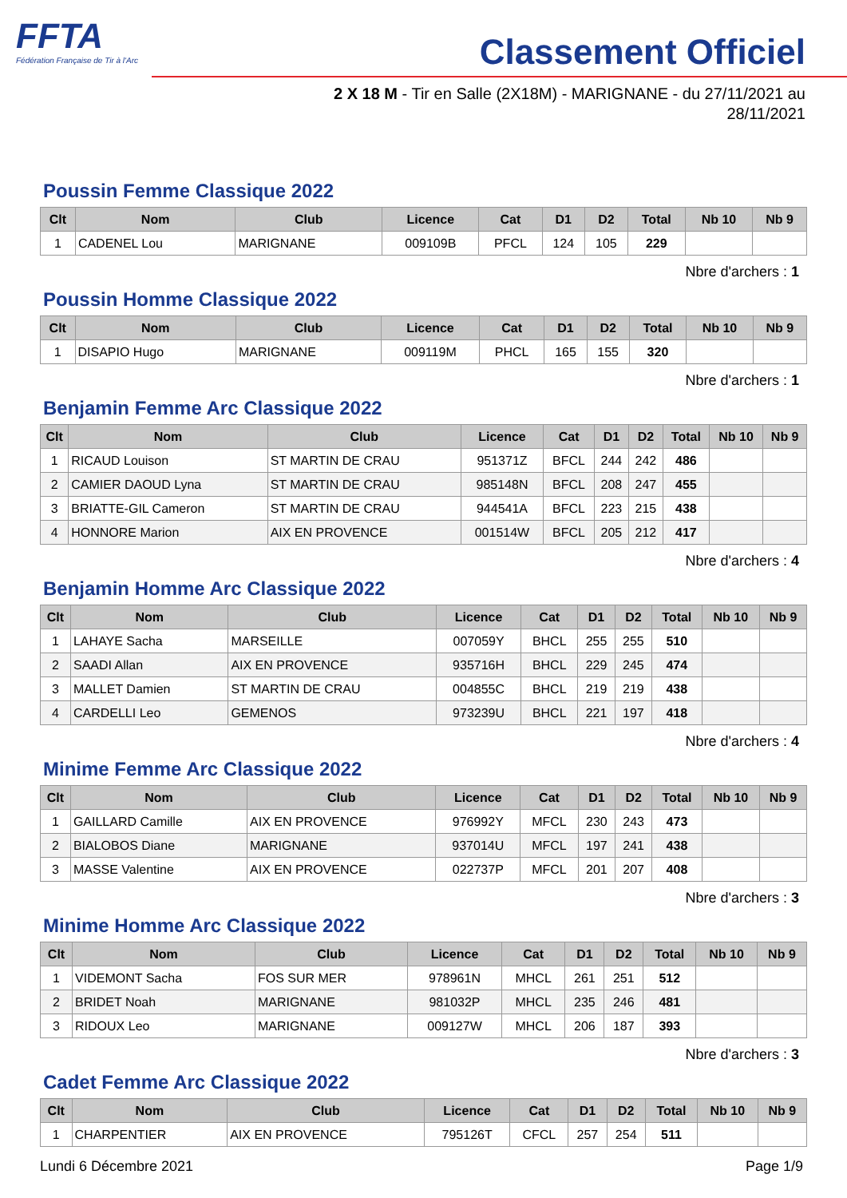FFTA
Fédération Française de Tir à l'Arc
Classement Officiel
2 X 18 M - Tir en Salle (2X18M) - MARIGNANE - du 27/11/2021 au 28/11/2021
Poussin Femme Classique 2022
| Clt | Nom | Club | Licence | Cat | D1 | D2 | Total | Nb 10 | Nb 9 |
| --- | --- | --- | --- | --- | --- | --- | --- | --- | --- |
| 1 | CADENEL Lou | MARIGNANE | 009109B | PFCL | 124 | 105 | 229 | | |
Nbre d'archers : 1
Poussin Homme Classique 2022
| Clt | Nom | Club | Licence | Cat | D1 | D2 | Total | Nb 10 | Nb 9 |
| --- | --- | --- | --- | --- | --- | --- | --- | --- | --- |
| 1 | DISAPIO Hugo | MARIGNANE | 009119M | PHCL | 165 | 155 | 320 | | |
Nbre d'archers : 1
Benjamin Femme Arc Classique 2022
| Clt | Nom | Club | Licence | Cat | D1 | D2 | Total | Nb 10 | Nb 9 |
| --- | --- | --- | --- | --- | --- | --- | --- | --- | --- |
| 1 | RICAUD Louison | ST MARTIN DE CRAU | 951371Z | BFCL | 244 | 242 | 486 | | |
| 2 | CAMIER DAOUD Lyna | ST MARTIN DE CRAU | 985148N | BFCL | 208 | 247 | 455 | | |
| 3 | BRIATTE-GIL Cameron | ST MARTIN DE CRAU | 944541A | BFCL | 223 | 215 | 438 | | |
| 4 | HONNORE Marion | AIX EN PROVENCE | 001514W | BFCL | 205 | 212 | 417 | | |
Nbre d'archers : 4
Benjamin Homme Arc Classique 2022
| Clt | Nom | Club | Licence | Cat | D1 | D2 | Total | Nb 10 | Nb 9 |
| --- | --- | --- | --- | --- | --- | --- | --- | --- | --- |
| 1 | LAHAYE Sacha | MARSEILLE | 007059Y | BHCL | 255 | 255 | 510 | | |
| 2 | SAADI Allan | AIX EN PROVENCE | 935716H | BHCL | 229 | 245 | 474 | | |
| 3 | MALLET Damien | ST MARTIN DE CRAU | 004855C | BHCL | 219 | 219 | 438 | | |
| 4 | CARDELLI Leo | GEMENOS | 973239U | BHCL | 221 | 197 | 418 | | |
Nbre d'archers : 4
Minime Femme Arc Classique 2022
| Clt | Nom | Club | Licence | Cat | D1 | D2 | Total | Nb 10 | Nb 9 |
| --- | --- | --- | --- | --- | --- | --- | --- | --- | --- |
| 1 | GAILLARD Camille | AIX EN PROVENCE | 976992Y | MFCL | 230 | 243 | 473 | | |
| 2 | BIALOBOS Diane | MARIGNANE | 937014U | MFCL | 197 | 241 | 438 | | |
| 3 | MASSE Valentine | AIX EN PROVENCE | 022737P | MFCL | 201 | 207 | 408 | | |
Nbre d'archers : 3
Minime Homme Arc Classique 2022
| Clt | Nom | Club | Licence | Cat | D1 | D2 | Total | Nb 10 | Nb 9 |
| --- | --- | --- | --- | --- | --- | --- | --- | --- | --- |
| 1 | VIDEMONT Sacha | FOS SUR MER | 978961N | MHCL | 261 | 251 | 512 | | |
| 2 | BRIDET Noah | MARIGNANE | 981032P | MHCL | 235 | 246 | 481 | | |
| 3 | RIDOUX Leo | MARIGNANE | 009127W | MHCL | 206 | 187 | 393 | | |
Nbre d'archers : 3
Cadet Femme Arc Classique 2022
| Clt | Nom | Club | Licence | Cat | D1 | D2 | Total | Nb 10 | Nb 9 |
| --- | --- | --- | --- | --- | --- | --- | --- | --- | --- |
| 1 | CHARPENTIER | AIX EN PROVENCE | 795126T | CFCL | 257 | 254 | 511 | | |
Lundi 6 Décembre 2021 Page 1/9